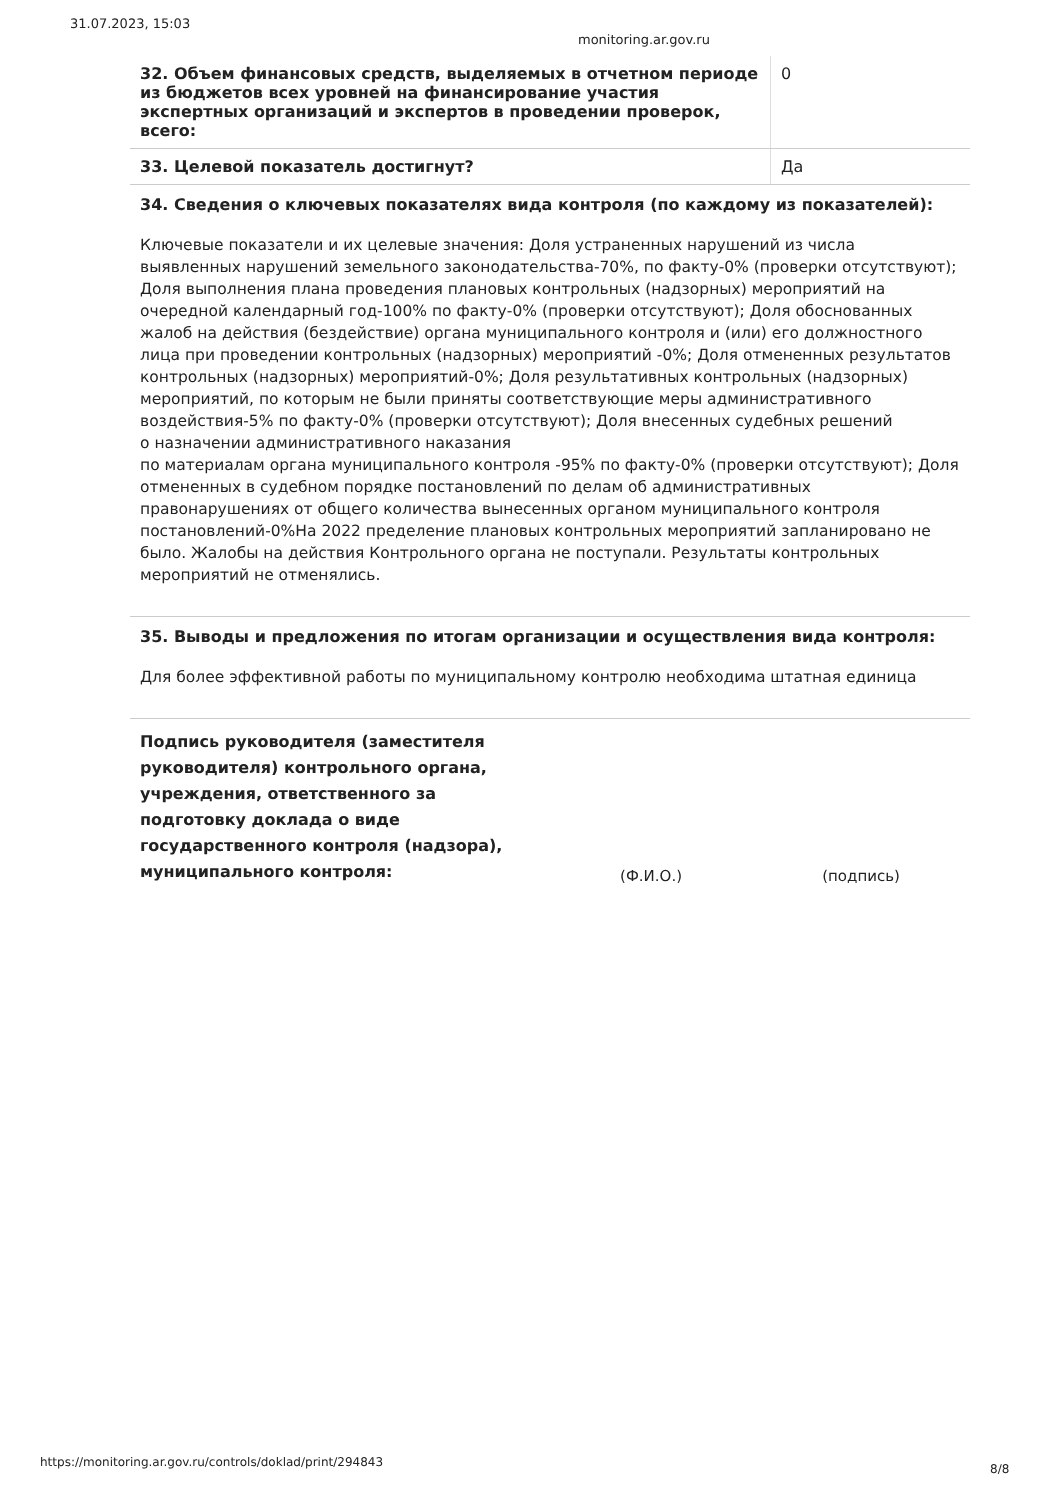31.07.2023, 15:03
monitoring.ar.gov.ru
| 32. Объем финансовых средств, выделяемых в отчетном периоде из бюджетов всех уровней на финансирование участия экспертных организаций и экспертов в проведении проверок, всего: | 0 |
| 33. Целевой показатель достигнут? | Да |
34. Сведения о ключевых показателях вида контроля (по каждому из показателей):
Ключевые показатели и их целевые значения: Доля устраненных нарушений из числа выявленных нарушений земельного законодательства-70%, по факту-0% (проверки отсутствуют); Доля выполнения плана проведения плановых контрольных (надзорных) мероприятий на очередной календарный год-100% по факту-0% (проверки отсутствуют); Доля обоснованных жалоб на действия (бездействие) органа муниципального контроля и (или) его должностного лица при проведении контрольных (надзорных) мероприятий -0%; Доля отмененных результатов контрольных (надзорных) мероприятий-0%; Доля результативных контрольных (надзорных) мероприятий, по которым не были приняты соответствующие меры административного воздействия-5% по факту-0% (проверки отсутствуют); Доля внесенных судебных решений
о назначении административного наказания
по материалам органа муниципального контроля -95% по факту-0% (проверки отсутствуют); Доля отмененных в судебном порядке постановлений по делам об административных правонарушениях от общего количества вынесенных органом муниципального контроля постановлений-0%На 2022 пределение плановых контрольных мероприятий запланировано не было. Жалобы на действия Контрольного органа не поступали. Результаты контрольных мероприятий не отменялись.
35. Выводы и предложения по итогам организации и осуществления вида контроля:
Для более эффективной работы по муниципальному контролю необходима штатная единица
Подпись руководителя (заместителя руководителя) контрольного органа, учреждения, ответственного за подготовку доклада о виде государственного контроля (надзора), муниципального контроля:
(Ф.И.О.) (подпись)
https://monitoring.ar.gov.ru/controls/doklad/print/294843
8/8